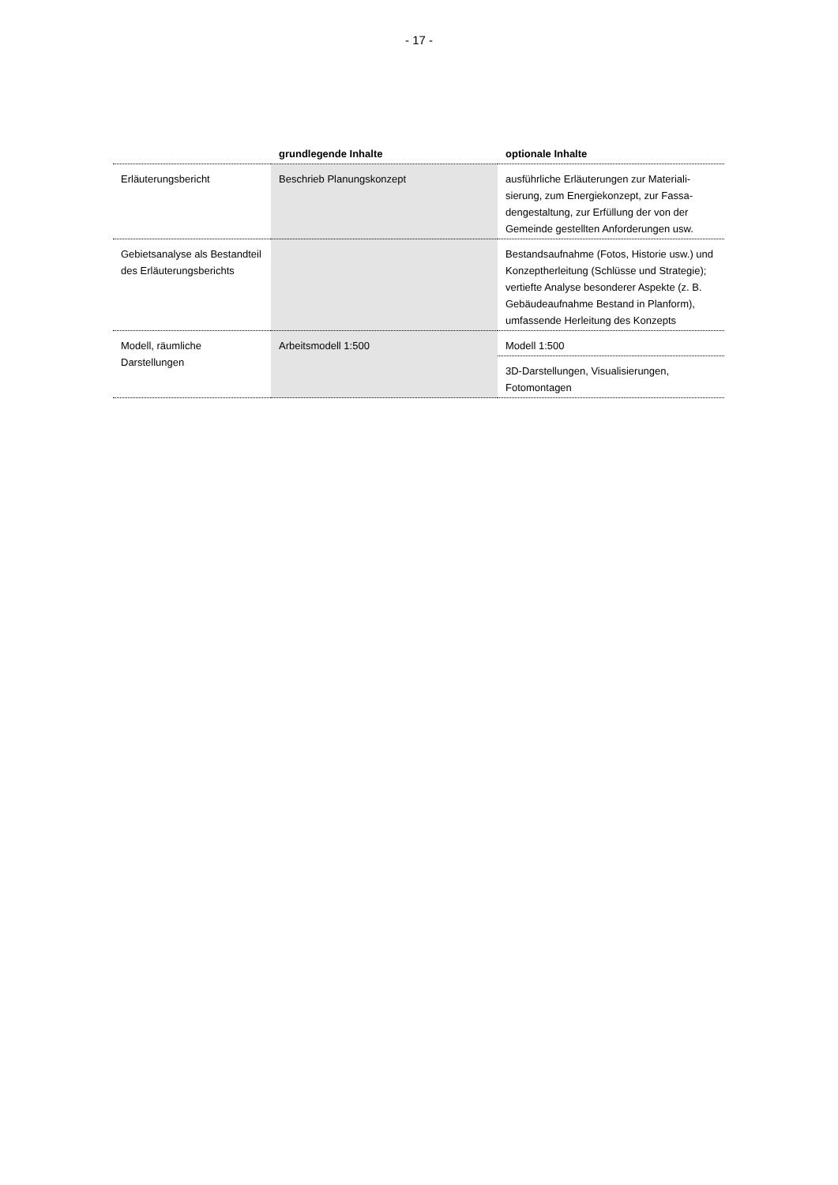- 17 -
| | grundlegende Inhalte | optionale Inhalte |
| --- | --- | --- |
| Erläuterungsbericht | Beschrieb Planungskonzept | ausführliche Erläuterungen zur Materiali­sierung, zum Energiekonzept, zur Fassa­dengestaltung, zur Erfüllung der von der Gemeinde gestellten Anforderungen usw. |
| Gebietsanalyse als Be­standteil des Erläuterungs­berichts | | Bestandsaufnahme (Fotos, Historie usw.) und Konzeptherleitung (Schlüsse und Strategie); vertiefte Analyse besonderer Aspekte (z. B. Gebäudeaufnahme Be­stand in Planform), umfassende Herlei­tung des Konzepts |
| Modell, räumliche Darstellungen | Arbeitsmodell 1:500 | Modell 1:500 |
| | | 3D-Darstellungen, Visualisierungen, Fotomontagen |